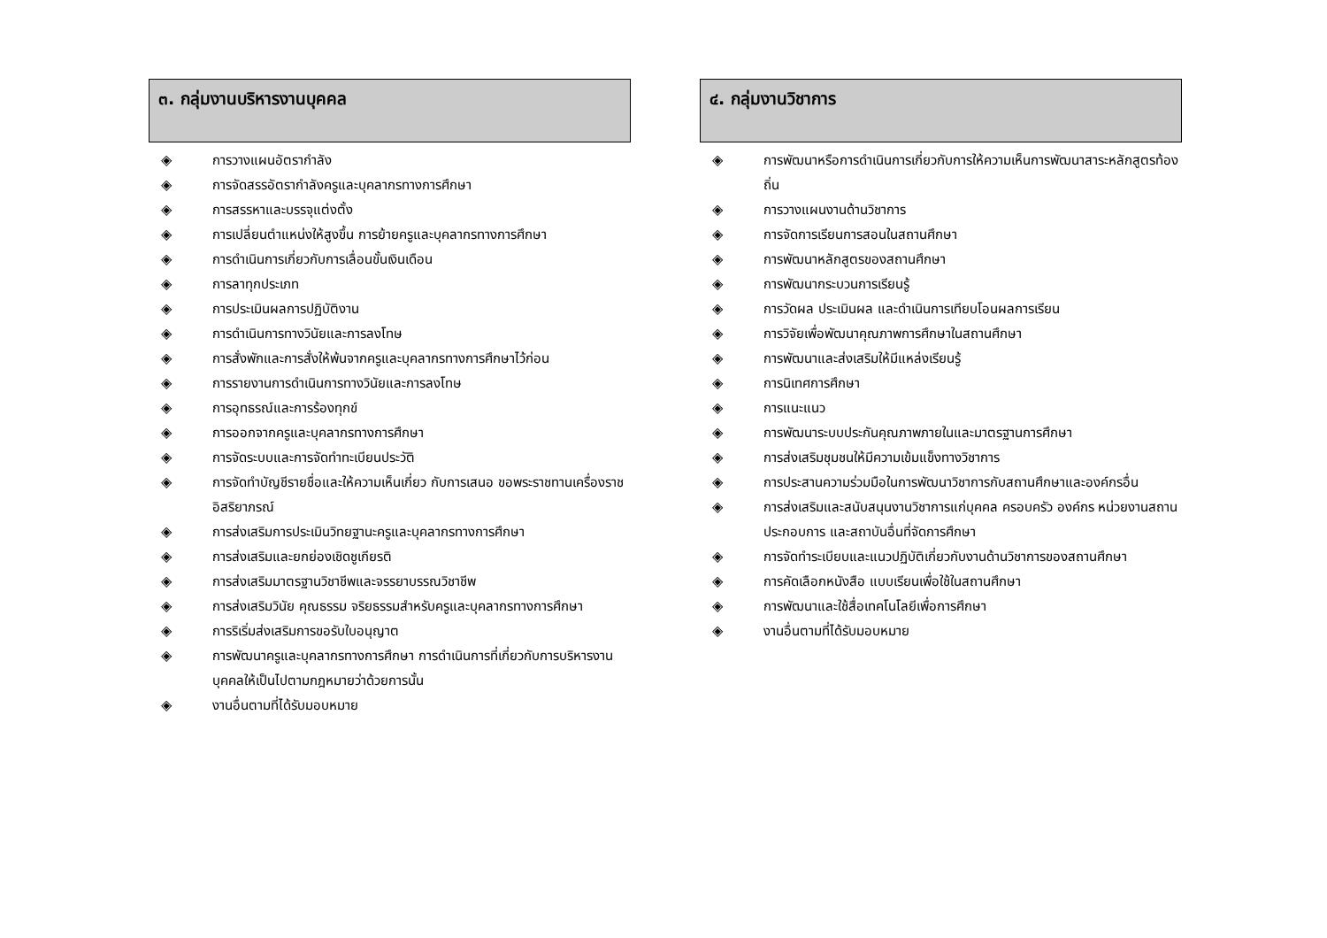๓. กลุ่มงานบริหารงานบุคคล
◈ การวางแผนอัตรากำลัง
◈ การจัดสรรอัตรากำลังครูและบุคลากรทางการศึกษา
◈ การสรรหาและบรรจุแต่งตั้ง
◈ การเปลี่ยนตำแหน่งให้สูงขึ้น การย้ายครูและบุคลากรทางการศึกษา
◈ การดำเนินการเกี่ยวกับการเลื่อนขั้นเงินเดือน
◈ การลาทุกประเภท
◈ การประเมินผลการปฏิบัติงาน
◈ การดำเนินการทางวินัยและการลงโทษ
◈ การสั่งพักและการสั่งให้พ้นจากครูและบุคลากรทางการศึกษาไว้ก่อน
◈ การรายงานการดำเนินการทางวินัยและการลงโทษ
◈ การอุทธรณ์และการร้องทุกข์
◈ การออกจากครูและบุคลากรทางการศึกษา
◈ การจัดระบบและการจัดทำทะเบียนประวัติ
◈ การจัดทำบัญชีรายชื่อและให้ความเห็นเกี่ยว กับการเสนอ ขอพระราชทานเครื่องราชอิสริยาภรณ์
◈ การส่งเสริมการประเมินวิทยฐานะครูและบุคลากรทางการศึกษา
◈ การส่งเสริมและยกย่องเชิดชูเกียรติ
◈ การส่งเสริมมาตรฐานวิชาชีพและจรรยาบรรณวิชาชีพ
◈ การส่งเสริมวินัย คุณธรรม จริยธรรมสำหรับครูและบุคลากรทางการศึกษา
◈ การริเริ่มส่งเสริมการขอรับใบอนุญาต
◈ การพัฒนาครูและบุคลากรทางการศึกษา การดำเนินการที่เกี่ยวกับการบริหารงานบุคคลให้เป็นไปตามกฎหมายว่าด้วยการนั้น
◈ งานอื่นตามที่ได้รับมอบหมาย
๔. กลุ่มงานวิชาการ
◈ การพัฒนาหรือการดำเนินการเกี่ยวกับการให้ความเห็นการพัฒนาสาระหลักสูตรท้องถิ่น
◈ การวางแผนงานด้านวิชาการ
◈ การจัดการเรียนการสอนในสถานศึกษา
◈ การพัฒนาหลักสูตรของสถานศึกษา
◈ การพัฒนากระบวนการเรียนรู้
◈ การวัดผล ประเมินผล และดำเนินการเทียบโอนผลการเรียน
◈ การวิจัยเพื่อพัฒนาคุณภาพการศึกษาในสถานศึกษา
◈ การพัฒนาและส่งเสริมให้มีแหล่งเรียนรู้
◈ การนิเทศการศึกษา
◈ การแนะแนว
◈ การพัฒนาระบบประกันคุณภาพภายในและมาตรฐานการศึกษา
◈ การส่งเสริมชุมชนให้มีความเข้มแข็งทางวิชาการ
◈ การประสานความร่วมมือในการพัฒนาวิชาการกับสถานศึกษาและองค์กรอื่น
◈ การส่งเสริมและสนับสนุนงานวิชาการแก่บุคคล ครอบครัว องค์กร หน่วยงานสถานประกอบการ และสถาบันอื่นที่จัดการศึกษา
◈ การจัดทำระเบียบและแนวปฏิบัติเกี่ยวกับงานด้านวิชาการของสถานศึกษา
◈ การคัดเลือกหนังสือ แบบเรียนเพื่อใช้ในสถานศึกษา
◈ การพัฒนาและใช้สื่อเทคโนโลยีเพื่อการศึกษา
◈ งานอื่นตามที่ได้รับมอบหมาย